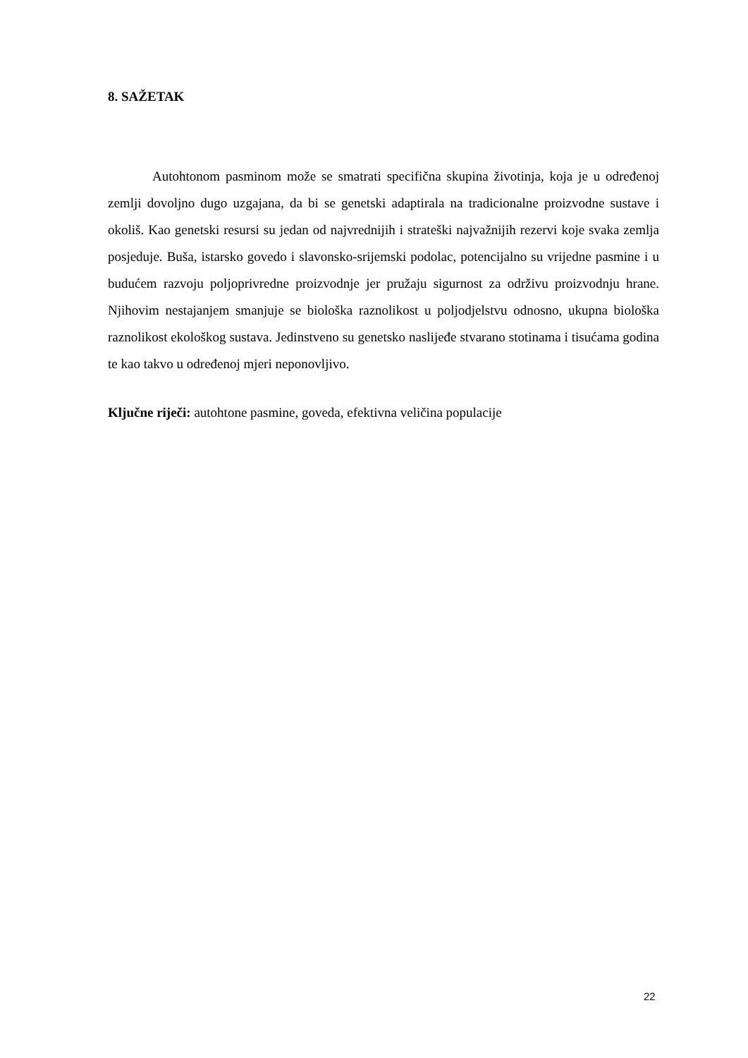8. SAŽETAK
Autohtonom pasminom može se smatrati specifična skupina životinja, koja je u određenoj zemlji dovoljno dugo uzgajana, da bi se genetski adaptirala na tradicionalne proizvodne sustave i okoliš. Kao genetski resursi su jedan od najvrednijih i strateški najvažnijih rezervi koje svaka zemlja posjeduje. Buša, istarsko govedo i slavonsko-srijemski podolac, potencijalno su vrijedne pasmine i u budućem razvoju poljoprivredne proizvodnje jer pružaju sigurnost za održivu proizvodnju hrane. Njihovim nestajanjem smanjuje se biološka raznolikost u poljodjelstvu odnosno, ukupna biološka raznolikost ekološkog sustava. Jedinstveno su genetsko naslijeđe stvarano stotinama i tisućama godina te kao takvo u određenoj mjeri neponovljivo.
Ključne riječi: autohtone pasmine, goveda, efektivna veličina populacije
22